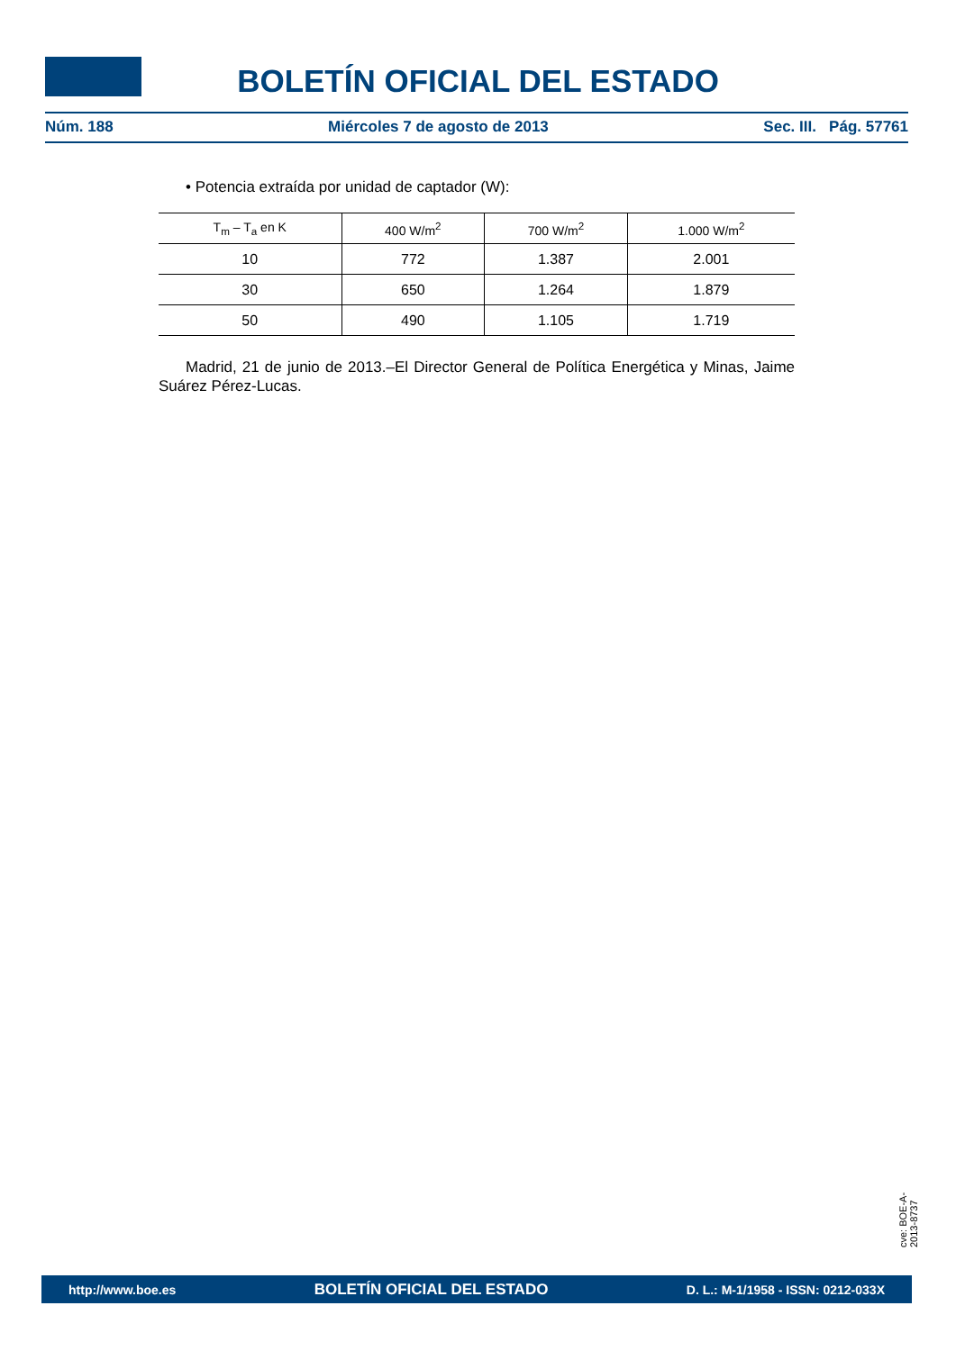BOLETÍN OFICIAL DEL ESTADO
Núm. 188 Miércoles 7 de agosto de 2013 Sec. III. Pág. 57761
• Potencia extraída por unidad de captador (W):
| T<sub>m</sub> – T<sub>a</sub> en K | 400 W/m<sup>2</sup> | 700 W/m<sup>2</sup> | 1.000 W/m<sup>2</sup> |
| --- | --- | --- | --- |
| 10 | 772 | 1.387 | 2.001 |
| 30 | 650 | 1.264 | 1.879 |
| 50 | 490 | 1.105 | 1.719 |
Madrid, 21 de junio de 2013.–El Director General de Política Energética y Minas, Jaime Suárez Pérez-Lucas.
cve: BOE-A-2013-8737
http://www.boe.es BOLETÍN OFICIAL DEL ESTADO D. L.: M-1/1958 - ISSN: 0212-033X